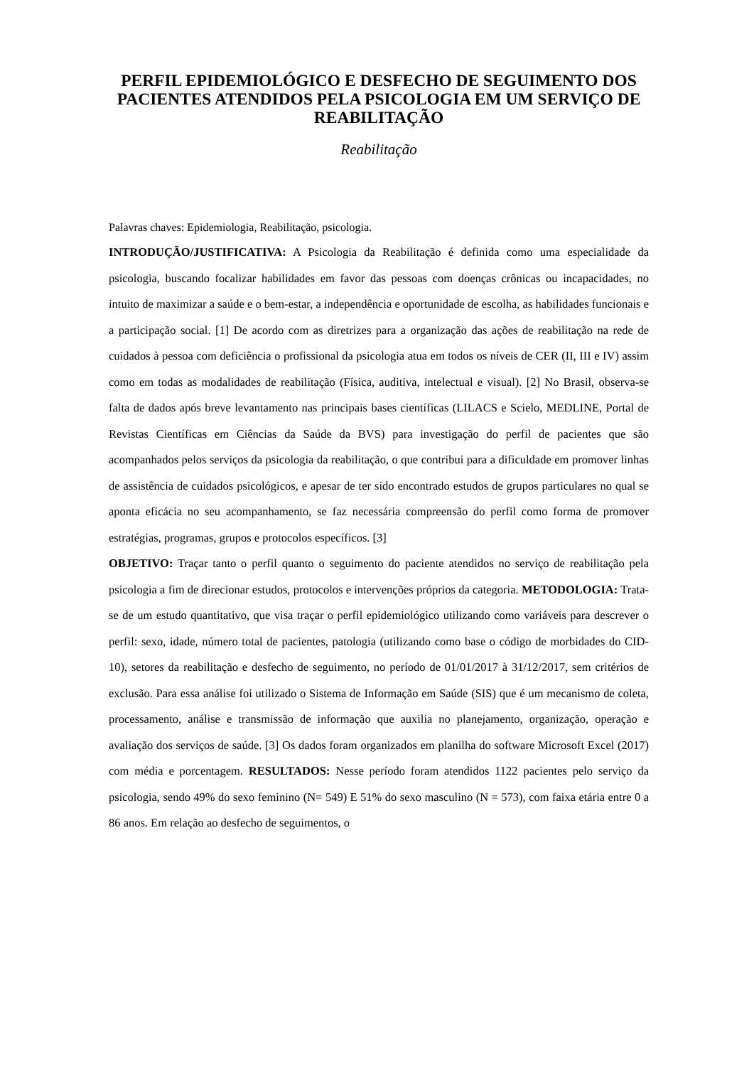PERFIL EPIDEMIOLÓGICO E DESFECHO DE SEGUIMENTO DOS PACIENTES ATENDIDOS PELA PSICOLOGIA EM UM SERVIÇO DE REABILITAÇÃO
Reabilitação
Palavras chaves: Epidemiologia, Reabilitação, psicologia.
INTRODUÇÃO/JUSTIFICATIVA: A Psicologia da Reabilitação é definida como uma especialidade da psicologia, buscando focalizar habilidades em favor das pessoas com doenças crônicas ou incapacidades, no intuito de maximizar a saúde e o bem-estar, a independência e oportunidade de escolha, as habilidades funcionais e a participação social. [1] De acordo com as diretrizes para a organização das ações de reabilitação na rede de cuidados à pessoa com deficiência o profissional da psicologia atua em todos os níveis de CER (II, III e IV) assim como em todas as modalidades de reabilitação (Física, auditiva, intelectual e visual). [2] No Brasil, observa-se falta de dados após breve levantamento nas principais bases científicas (LILACS e Scielo, MEDLINE, Portal de Revistas Científicas em Ciências da Saúde da BVS) para investigação do perfil de pacientes que são acompanhados pelos serviços da psicologia da reabilitação, o que contribui para a dificuldade em promover linhas de assistência de cuidados psicológicos, e apesar de ter sido encontrado estudos de grupos particulares no qual se aponta eficácia no seu acompanhamento, se faz necessária compreensão do perfil como forma de promover estratégias, programas, grupos e protocolos específicos. [3]
OBJETIVO: Traçar tanto o perfil quanto o seguimento do paciente atendidos no serviço de reabilitação pela psicologia a fim de direcionar estudos, protocolos e intervenções próprios da categoria. METODOLOGIA: Trata-se de um estudo quantitativo, que visa traçar o perfil epidemiológico utilizando como variáveis para descrever o perfil: sexo, idade, número total de pacientes, patologia (utilizando como base o código de morbidades do CID-10), setores da reabilitação e desfecho de seguimento, no período de 01/01/2017 à 31/12/2017, sem critérios de exclusão. Para essa análise foi utilizado o Sistema de Informação em Saúde (SIS) que é um mecanismo de coleta, processamento, análise e transmissão de informação que auxilia no planejamento, organização, operação e avaliação dos serviços de saúde. [3] Os dados foram organizados em planilha do software Microsoft Excel (2017) com média e porcentagem. RESULTADOS: Nesse período foram atendidos 1122 pacientes pelo serviço da psicologia, sendo 49% do sexo feminino (N= 549) E 51% do sexo masculino (N = 573), com faixa etária entre 0 a 86 anos. Em relação ao desfecho de seguimentos, o